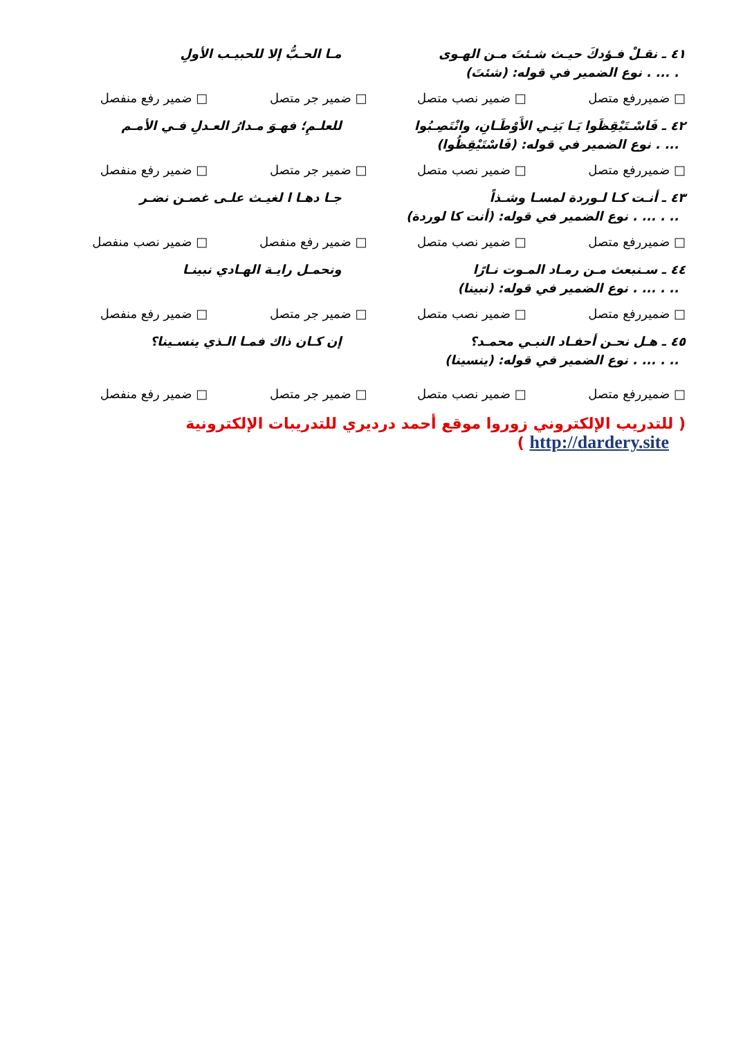٤١ ـ نقـلْ فـؤدكَ حيـث شـئتَ مـن الهـوى مـا الحـبُّ إلا للحبيـب الأولِ
. ... . نوع الضمير في قوله: (شئتَ)
□ ضميررفع متصل □ ضمير نصب متصل □ ضمير جر متصل □ ضمير رفع منفصل
٤٢ ـ فَاسْـتَيْقِظَوا يَـا بَنِـي الأَوْطَـانِ، وانْتَصِـبُوا للعلـمِ؛ فهـوَ مـدارُ العـدلِ فـي الأمـم
... . نوع الضمير في قوله: (فَاسْتَيْقِظُوا)
□ ضميررفع متصل □ ضمير نصب متصل □ ضمير جر متصل □ ضمير رفع منفصل
٤٣ ـ أنـت كـا لـوردة لمسـا وشـذاً جـا دهـا ا لغيـث علـى غصـن نضـر
.. . ... . نوع الضمير في قوله: (أنت كا لوردة)
□ ضميررفع متصل □ ضمير نصب متصل □ ضمير رفع منفصل □ ضمير نصب منفصل
٤٤ ـ سـنبعث مـن رمـاد المـوت نـارًا ونحمـل رايـة الهـادي نبينـا
.. . ... . نوع الضمير في قوله: (نبينا)
□ ضميررفع متصل □ ضمير نصب متصل □ ضمير جر متصل □ ضمير رفع منفصل
٤٥ ـ هـل نحـن أحفـاد النبـي محمـد؟ إن كـان ذاك فمـا الـذي ينسـينا؟
.. . ... . نوع الضمير في قوله: (ينسينا)
□ ضميررفع متصل □ ضمير نصب متصل □ ضمير جر متصل □ ضمير رفع منفصل
( للتدريب الإلكتروني زوروا موقع أحمد درديري للتدريبات الإلكترونية http://dardery.site )